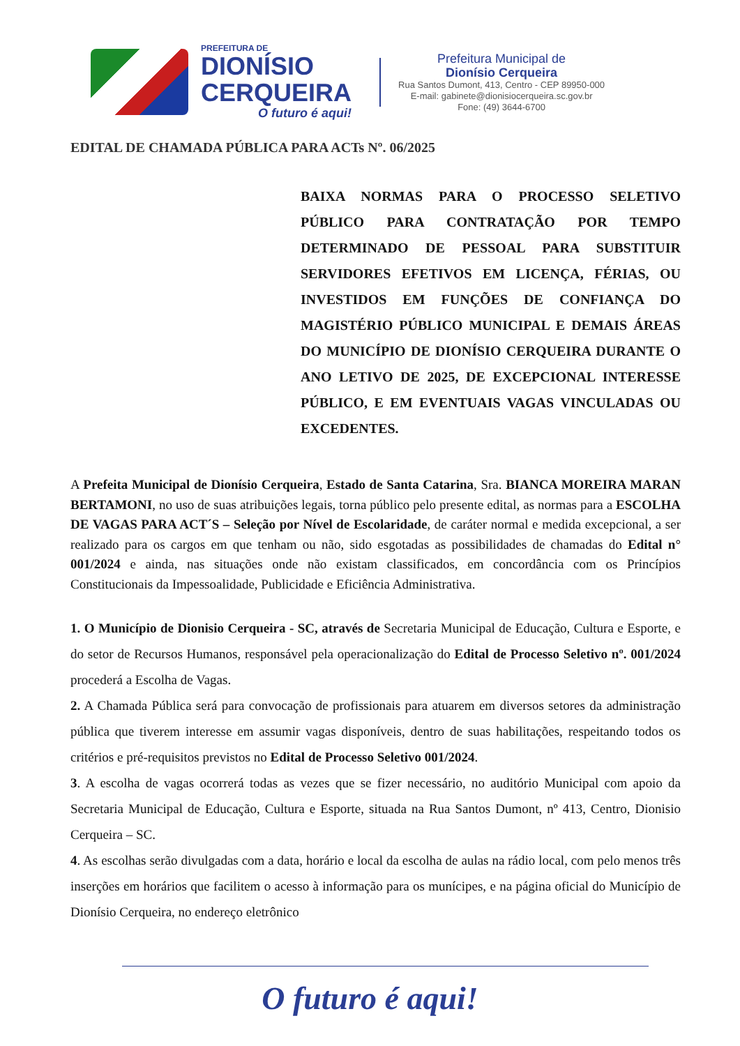PREFEITURA DE
DIONÍSIO
CERQUEIRA
O futuro é aqui!
Prefeitura Municipal de
Dionísio Cerqueira
Rua Santos Dumont, 413, Centro - CEP 89950-000
E-mail: gabinete@dionisiocerqueira.sc.gov.br
Fone: (49) 3644-6700
EDITAL DE CHAMADA PÚBLICA PARA ACTs Nº. 06/2025
BAIXA NORMAS PARA O PROCESSO SELETIVO PÚBLICO PARA CONTRATAÇÃO POR TEMPO DETERMINADO DE PESSOAL PARA SUBSTITUIR SERVIDORES EFETIVOS EM LICENÇA, FÉRIAS, OU INVESTIDOS EM FUNÇÕES DE CONFIANÇA DO MAGISTÉRIO PÚBLICO MUNICIPAL E DEMAIS ÁREAS DO MUNICÍPIO DE DIONÍSIO CERQUEIRA DURANTE O ANO LETIVO DE 2025, DE EXCEPCIONAL INTERESSE PÚBLICO, E EM EVENTUAIS VAGAS VINCULADAS OU EXCEDENTES.
A Prefeita Municipal de Dionísio Cerqueira, Estado de Santa Catarina, Sra. BIANCA MOREIRA MARAN BERTAMONI, no uso de suas atribuições legais, torna público pelo presente edital, as normas para a ESCOLHA DE VAGAS PARA ACT´S – Seleção por Nível de Escolaridade, de caráter normal e medida excepcional, a ser realizado para os cargos em que tenham ou não, sido esgotadas as possibilidades de chamadas do Edital n° 001/2024 e ainda, nas situações onde não existam classificados, em concordância com os Princípios Constitucionais da Impessoalidade, Publicidade e Eficiência Administrativa.
1. O Município de Dionisio Cerqueira - SC, através de Secretaria Municipal de Educação, Cultura e Esporte, e do setor de Recursos Humanos, responsável pela operacionalização do Edital de Processo Seletivo nº. 001/2024 procederá a Escolha de Vagas.
2. A Chamada Pública será para convocação de profissionais para atuarem em diversos setores da administração pública que tiverem interesse em assumir vagas disponíveis, dentro de suas habilitações, respeitando todos os critérios e pré-requisitos previstos no Edital de Processo Seletivo 001/2024.
3. A escolha de vagas ocorrerá todas as vezes que se fizer necessário, no auditório Municipal com apoio da Secretaria Municipal de Educação, Cultura e Esporte, situada na Rua Santos Dumont, nº 413, Centro, Dionisio Cerqueira – SC.
4. As escolhas serão divulgadas com a data, horário e local da escolha de aulas na rádio local, com pelo menos três inserções em horários que facilitem o acesso à informação para os munícipes, e na página oficial do Município de Dionísio Cerqueira, no endereço eletrônico
O futuro é aqui!